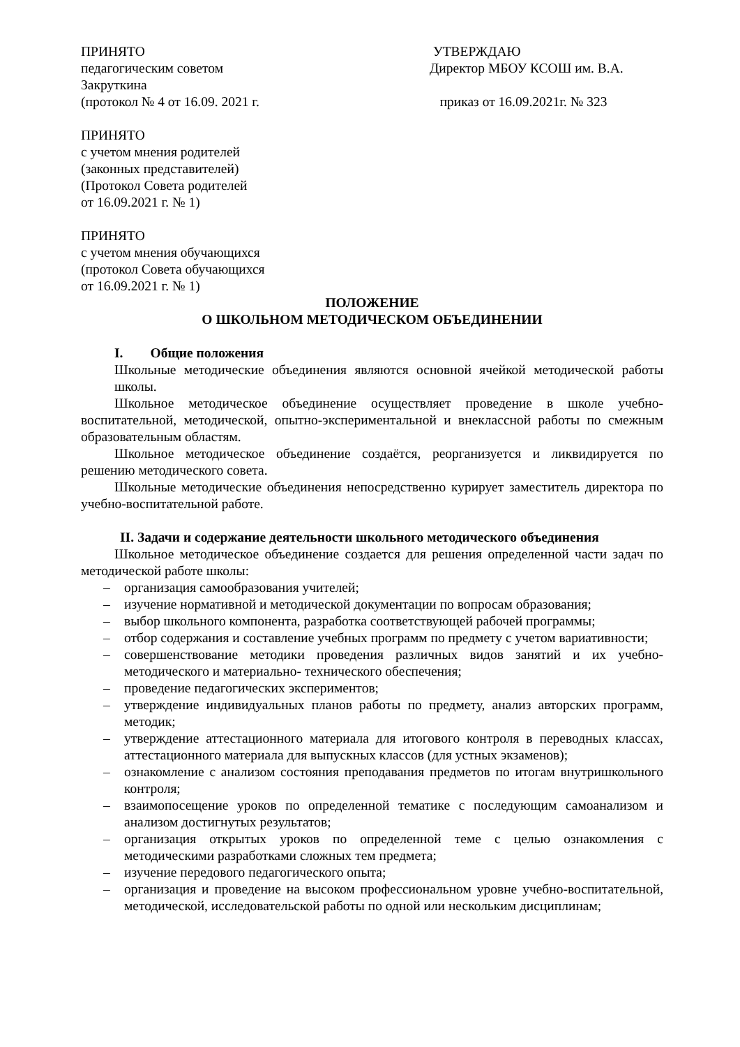ПРИНЯТО
педагогическим советом
Закруткина
(протокол № 4 от 16.09. 2021 г.
УТВЕРЖДАЮ
Директор МБОУ КСОШ им. В.А.
приказ от 16.09.2021г. № 323
ПРИНЯТО
с учетом мнения родителей
(законных представителей)
(Протокол Совета родителей
от 16.09.2021 г. № 1)
ПРИНЯТО
с учетом мнения обучающихся
(протокол Совета обучающихся
от 16.09.2021 г. № 1)
ПОЛОЖЕНИЕ
О ШКОЛЬНОМ МЕТОДИЧЕСКОМ ОБЪЕДИНЕНИИ
I. Общие положения
Школьные методические объединения являются основной ячейкой методической работы школы.
Школьное методическое объединение осуществляет проведение в школе учебно-воспитательной, методической, опытно-экспериментальной и внеклассной работы по смежным образовательным областям.
Школьное методическое объединение создаётся, реорганизуется и ликвидируется по решению методического совета.
Школьные методические объединения непосредственно курирует заместитель директора по учебно-воспитательной работе.
II. Задачи и содержание деятельности школьного методического объединения
Школьное методическое объединение создается для решения определенной части задач по методической работе школы:
– организация самообразования учителей;
– изучение нормативной и методической документации по вопросам образования;
– выбор школьного компонента, разработка соответствующей рабочей программы;
– отбор содержания и составление учебных программ по предмету с учетом вариативности;
– совершенствование методики проведения различных видов занятий и их учебно-методического и материально- технического обеспечения;
– проведение педагогических экспериментов;
– утверждение индивидуальных планов работы по предмету, анализ авторских программ, методик;
– утверждение аттестационного материала для итогового контроля в переводных классах, аттестационного материала для выпускных классов (для устных экзаменов);
– ознакомление с анализом состояния преподавания предметов по итогам внутришкольного контроля;
– взаимопосещение уроков по определенной тематике с последующим самоанализом и анализом достигнутых результатов;
– организация открытых уроков по определенной теме с целью ознакомления с методическими разработками сложных тем предмета;
– изучение передового педагогического опыта;
– организация и проведение на высоком профессиональном уровне учебно-воспитательной, методической, исследовательской работы по одной или нескольким дисциплинам;